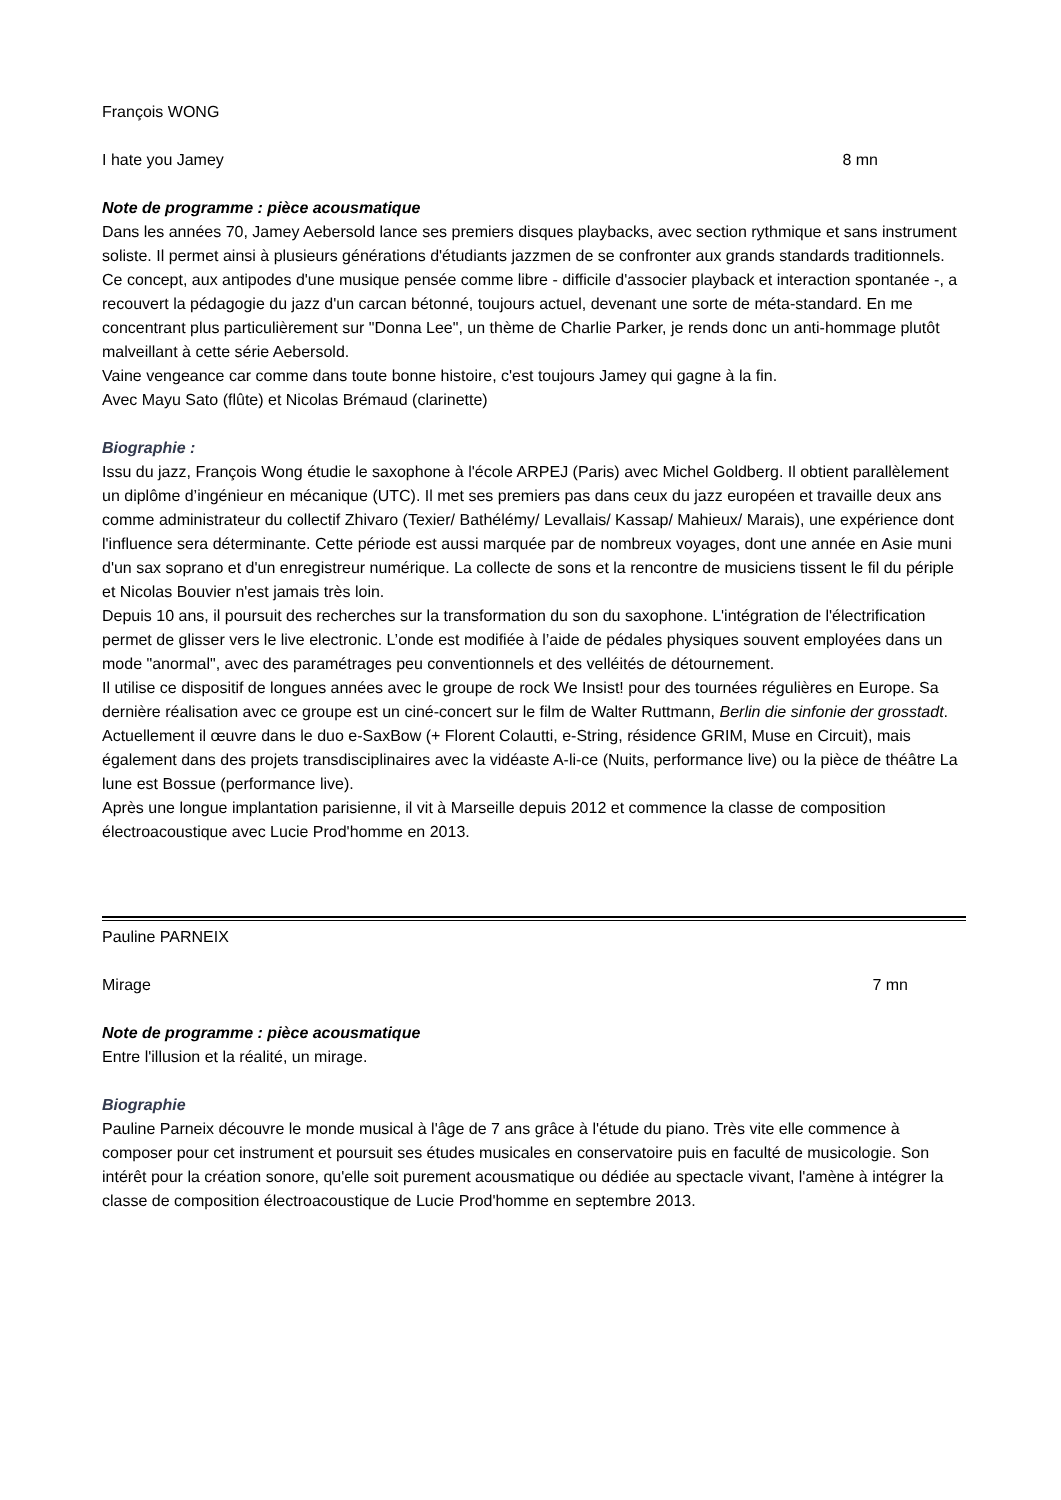François WONG
I hate you Jamey 8 mn
Note de programme : pièce acousmatique
Dans les années 70, Jamey Aebersold lance ses premiers disques playbacks, avec section rythmique et sans instrument soliste. Il permet ainsi à plusieurs générations d'étudiants jazzmen de se confronter aux grands standards traditionnels. Ce concept, aux antipodes d'une musique pensée comme libre - difficile d'associer playback et interaction spontanée -, a recouvert la pédagogie du jazz d'un carcan bétonné, toujours actuel, devenant une sorte de méta-standard. En me concentrant plus particulièrement sur "Donna Lee", un thème de Charlie Parker, je rends donc un anti-hommage plutôt malveillant à cette série Aebersold.
Vaine vengeance car comme dans toute bonne histoire, c'est toujours Jamey qui gagne à la fin.
Avec Mayu Sato (flûte) et Nicolas Brémaud (clarinette)
Biographie :
Issu du jazz, François Wong étudie le saxophone à l'école ARPEJ (Paris) avec Michel Goldberg. Il obtient parallèlement un diplôme d’ingénieur en mécanique (UTC). Il met ses premiers pas dans ceux du jazz européen et travaille deux ans comme administrateur du collectif Zhivaro (Texier/ Bathélémy/ Levallais/ Kassap/ Mahieux/ Marais), une expérience dont l'influence sera déterminante. Cette période est aussi marquée par de nombreux voyages, dont une année en Asie muni d'un sax soprano et d'un enregistreur numérique. La collecte de sons et la rencontre de musiciens tissent le fil du périple et Nicolas Bouvier n'est jamais très loin.
Depuis 10 ans, il poursuit des recherches sur la transformation du son du saxophone. L'intégration de l'électrification permet de glisser vers le live electronic. L’onde est modifiée à l’aide de pédales physiques souvent employées dans un mode "anormal", avec des paramétrages peu conventionnels et des velléités de détournement.
Il utilise ce dispositif de longues années avec le groupe de rock We Insist! pour des tournées régulières en Europe. Sa dernière réalisation avec ce groupe est un ciné-concert sur le film de Walter Ruttmann, Berlin die sinfonie der grosstadt.
Actuellement il œuvre dans le duo e-SaxBow (+ Florent Colautti, e-String, résidence GRIM, Muse en Circuit), mais également dans des projets transdisciplinaires avec la vidéaste A-li-ce (Nuits, performance live) ou la pièce de théâtre La lune est Bossue (performance live).
Après une longue implantation parisienne, il vit à Marseille depuis 2012 et commence la classe de composition électroacoustique avec Lucie Prod'homme en 2013.
Pauline PARNEIX
Mirage 7 mn
Note de programme : pièce acousmatique
Entre l'illusion et la réalité, un mirage.
Biographie
Pauline Parneix découvre le monde musical à l'âge de 7 ans grâce à l'étude du piano. Très vite elle commence à composer pour cet instrument et poursuit ses études musicales en conservatoire puis en faculté de musicologie. Son intérêt pour la création sonore, qu'elle soit purement acousmatique ou dédiée au spectacle vivant, l'amène à intégrer la classe de composition électroacoustique de Lucie Prod'homme en septembre 2013.